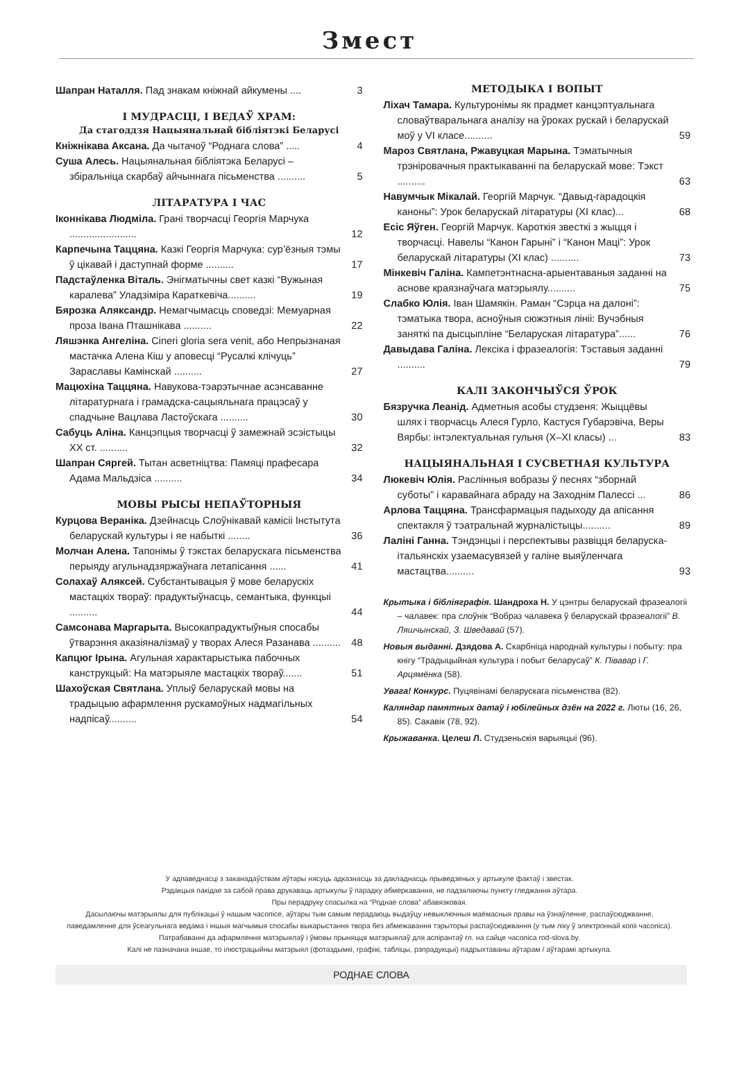Змест
Шапран Наталля. Пад знакам кніжнай айкумены .... 3
І МУДРАСЦІ, І ВЕДАЎ ХРАМ:
Да стагоддзя Нацыянальнай бібліятэкі Беларусі
Кніжнікава Аксана. Да чытачоў “Роднага слова” ..... 4
Суша Алесь. Нацыянальная бібліятэка Беларусі – збіральніца скарбаў айчыннага пісьменства .......... 5
ЛІТАРАТУРА І ЧАС
Іконнікава Людміла. Грані творчасці Георгія Марчука ........................ 12
Карпечына Таццяна. Казкі Георгія Марчука: сур’ёзныя тэмы ў цікавай і даступнай форме .......... 17
Падстаўленка Віталь. Энігматычны свет казкі “Вужыная каралева” Уладзіміра Караткевіча.......... 19
Бярозка Аляксандр. Немагчымасць споведзі: Мемуарная проза Івана Пташнікава .......... 22
Ляшэнка Ангеліна. Cineri gloria sera venit, або Непрызнаная мастачка Алена Кіш у аповесці “Русалкі клічуць” Зараславы Камінскай .......... 27
Мацюхіна Таццяна. Навукова-тэарэтычнае асэнсаванне літаратурнага і грамадска-сацыяльнага працэсаў у спадчыне Вацлава Ластоўскага .......... 30
Сабуць Аліна. Канцэпцыя творчасці ў замежнай эсэістыцы ХХ ст. .......... 32
Шапран Сяргей. Тытан асветніцтва: Памяці прафесара Адама Мальдзіса .......... 34
МОВЫ РЫСЫ НЕПАЎТОРНЫЯ
Курцова Вераніка. Дзейнасць Слоўнікавай камісіі Інстытута беларускай культуры і яе набыткі ........ 36
Молчан Алена. Тапонімы ў тэкстах беларускага пісьменства перыяду агульнадзяржаўнага летапісання ...... 41
Солахаў Аляксей. Субстантывацыя ў мове беларускіх мастацкіх твораў: прадуктыўнасць, семантыка, функцыі .......... 44
Самсонава Маргарыта. Высокапрадуктыўныя спосабы ўтварэння аказіяналізмаў у творах Алеся Разанава .......... 48
Капцюг Ірына. Агульная характарыстыка пабочных канструкцый: На матэрыяле мастацкіх твораў....... 51
Шахоўская Святлана. Уплыў беларускай мовы на традыцыю афармлення рускамоўных надмагільных надпісаў.......... 54
МЕТОДЫКА І ВОПЫТ
Ліхач Тамара. Культуронімы як прадмет канцэптуальнага словаўтваральнага аналізу на ўроках рускай і беларускай моў у VI класе.......... 59
Мароз Святлана, Ржавуцкая Марына. Тэматычныя трэніровачныя практыкаванні па беларускай мове: Тэкст .......... 63
Навумчык Мікалай. Георгій Марчук. “Давыд-гарадоцкія каноны”: Урок беларускай літаратуры (ХІ клас)... 68
Есіс Яўген. Георгій Марчук. Кароткія звесткі з жыцця і творчасці. Навелы “Канон Гарыні” і “Канон Маці”: Урок беларускай літаратуры (ХІ клас) .......... 73
Мінкевіч Галіна. Кампетэнтнасна-арыентаваныя заданні на аснове краязнаўчага матэрыялу.......... 75
Слабко Юлія. Іван Шамякін. Раман “Сэрца на далоні”: тэматыка твора, асноўныя сюжэтныя лініі: Вучэбныя заняткі па дысцыпліне “Беларуская літаратура”...... 76
Давыдава Галіна. Лексіка і фразеалогія: Тэставыя заданні .......... 79
КАЛІ ЗАКОНЧЫЎСЯ ЎРОК
Бязручка Леанід. Адметныя асобы студзеня: Жыццёвы шлях і творчасць Алеся Гурло, Кастуся Губарэвіча, Веры Вярбы: інтэлектуальная гульня (Х–ХІ класы) ... 83
НАЦЫЯНАЛЬНАЯ І СУСВЕТНАЯ КУЛЬТУРА
Люкевіч Юлія. Раслінныя вобразы ў песнях “зборнай суботы” і каравайнага абраду на Заходнім Палессі ... 86
Арлова Таццяна. Трансфармацыя падыходу да апісання спектакля ў тэатральнай журналістыцы.......... 89
Лаліні Ганна. Тэндэнцыі і перспектывы развіцця беларуска-італьянскіх узаемасувязей у галіне выяўленчага мастацтва.......... 93
Крытыка і бібліяграфія. Шандроха Н. У цэнтры беларускай фразеалогіі – чалавек: пра слоўнік “Вобраз чалавека ў беларускай фразеалогіі” В. Ляшчынскай, З. Шведавай (57).
Новыя выданні. Дзядова А. Скарбніца народнай культуры і побыту: пра кнігу “Традыцыйная культура і побыт беларусаў” К. Півавар і Г. Арцямёнка (58).
Увага! Конкурс. Пуцявінамі беларускага пісьменства (82).
Каляндар памятных датаў і юбілейных дзён на 2022 г. Люты (16, 26, 85). Сакавік (78, 92).
Крыжаванка. Целеш Л. Студзеньскія варыяцыі (96).
У адпаведнасці з заканадаўствам аўтары нясуць адказнасць за дакладнасць прыведзеных у артыкуле фактаў і звестак.
Рэдакцыя пакідае за сабой права друкаваць артыкулы ў парадку абмеркавання, не падзяляючы пункту гледжання аўтара.
Пры перадруку спасылка на “Роднае слова” абавязковая.
Дасылаючы матэрыялы для публікацыі ў нашым часопісе, аўтары тым самым перадаюць выдаўцу невыключныя маёмасныя правы на ўзнаўленне, распаўсюджванне, паведамленне для ўсеагульнага ведама і іншыя магчымыя спосабы выкарыстання твора без абмежавання тэрыторыі распаўсюджвання (у тым ліку ў электроннай копіі часопіса).
Патрабаванні да афармлення матэрыялаў і ўмовы прыняцця матэрыялаў для аспірантаў гл. на сайце часопіса rod-slova.by.
Калі не пазначана іншае, то ілюстрацыйны матэрыял (фотаздымкі, графікі, табліцы, рэпрадукцыі) падрыхтаваны аўтарам / аўтарамі артыкула.
РОДНАЕ СЛОВА